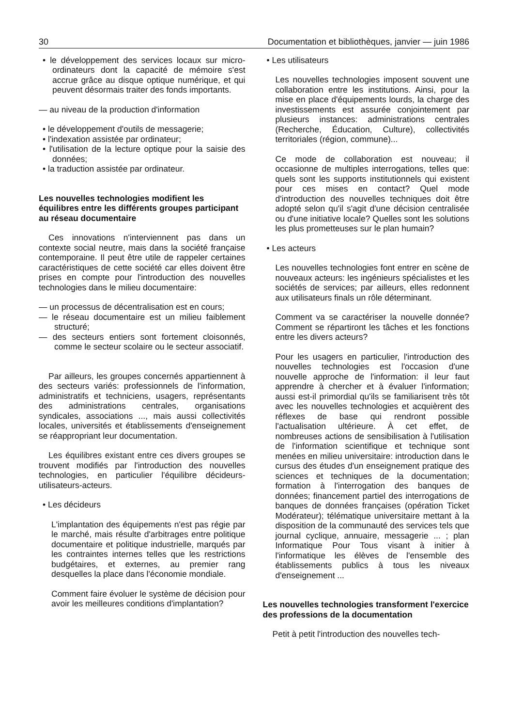30 Documentation et bibliothèques, janvier — juin 1986
• le développement des services locaux sur micro-ordinateurs dont la capacité de mémoire s'est accrue grâce au disque optique numérique, et qui peuvent désormais traiter des fonds importants.
— au niveau de la production d'information
• le développement d'outils de messagerie;
• l'indexation assistée par ordinateur;
• l'utilisation de la lecture optique pour la saisie des données;
• la traduction assistée par ordinateur.
Les nouvelles technologies modifient les équilibres entre les différents groupes participant au réseau documentaire
Ces innovations n'interviennent pas dans un contexte social neutre, mais dans la société française contemporaine. Il peut être utile de rappeler certaines caractéristiques de cette société car elles doivent être prises en compte pour l'introduction des nouvelles technologies dans le milieu documentaire:
— un processus de décentralisation est en cours;
— le réseau documentaire est un milieu faiblement structuré;
— des secteurs entiers sont fortement cloisonnés, comme le secteur scolaire ou le secteur associatif.
Par ailleurs, les groupes concernés appartiennent à des secteurs variés: professionnels de l'information, administratifs et techniciens, usagers, représentants des administrations centrales, organisations syndicales, associations ..., mais aussi collectivités locales, universités et établissements d'enseignement se réappropriant leur documentation.
Les équilibres existant entre ces divers groupes se trouvent modifiés par l'introduction des nouvelles technologies, en particulier l'équilibre décideurs-utilisateurs-acteurs.
• Les décideurs
L'implantation des équipements n'est pas régie par le marché, mais résulte d'arbitrages entre politique documentaire et politique industrielle, marqués par les contraintes internes telles que les restrictions budgétaires, et externes, au premier rang desquelles la place dans l'économie mondiale.
Comment faire évoluer le système de décision pour avoir les meilleures conditions d'implantation?
• Les utilisateurs
Les nouvelles technologies imposent souvent une collaboration entre les institutions. Ainsi, pour la mise en place d'équipements lourds, la charge des investissements est assurée conjointement par plusieurs instances: administrations centrales (Recherche, Éducation, Culture), collectivités territoriales (région, commune)...
Ce mode de collaboration est nouveau; il occasionne de multiples interrogations, telles que: quels sont les supports institutionnels qui existent pour ces mises en contact? Quel mode d'introduction des nouvelles techniques doit être adopté selon qu'il s'agit d'une décision centralisée ou d'une initiative locale? Quelles sont les solutions les plus prometteuses sur le plan humain?
• Les acteurs
Les nouvelles technologies font entrer en scène de nouveaux acteurs: les ingénieurs spécialistes et les sociétés de services; par ailleurs, elles redonnent aux utilisateurs finals un rôle déterminant.
Comment va se caractériser la nouvelle donnée? Comment se répartiront les tâches et les fonctions entre les divers acteurs?
Pour les usagers en particulier, l'introduction des nouvelles technologies est l'occasion d'une nouvelle approche de l'information: il leur faut apprendre à chercher et à évaluer l'information; aussi est-il primordial qu'ils se familiarisent très tôt avec les nouvelles technologies et acquièrent des réflexes de base qui rendront possible l'actualisation ultérieure. À cet effet, de nombreuses actions de sensibilisation à l'utilisation de l'information scientifique et technique sont menées en milieu universitaire: introduction dans le cursus des études d'un enseignement pratique des sciences et techniques de la documentation; formation à l'interrogation des banques de données; financement partiel des interrogations de banques de données françaises (opération Ticket Modérateur); télématique universitaire mettant à la disposition de la communauté des services tels que journal cyclique, annuaire, messagerie ... ; plan Informatique Pour Tous visant à initier à l'informatique les élèves de l'ensemble des établissements publics à tous les niveaux d'enseignement ...
Les nouvelles technologies transforment l'exercice des professions de la documentation
Petit à petit l'introduction des nouvelles tech-